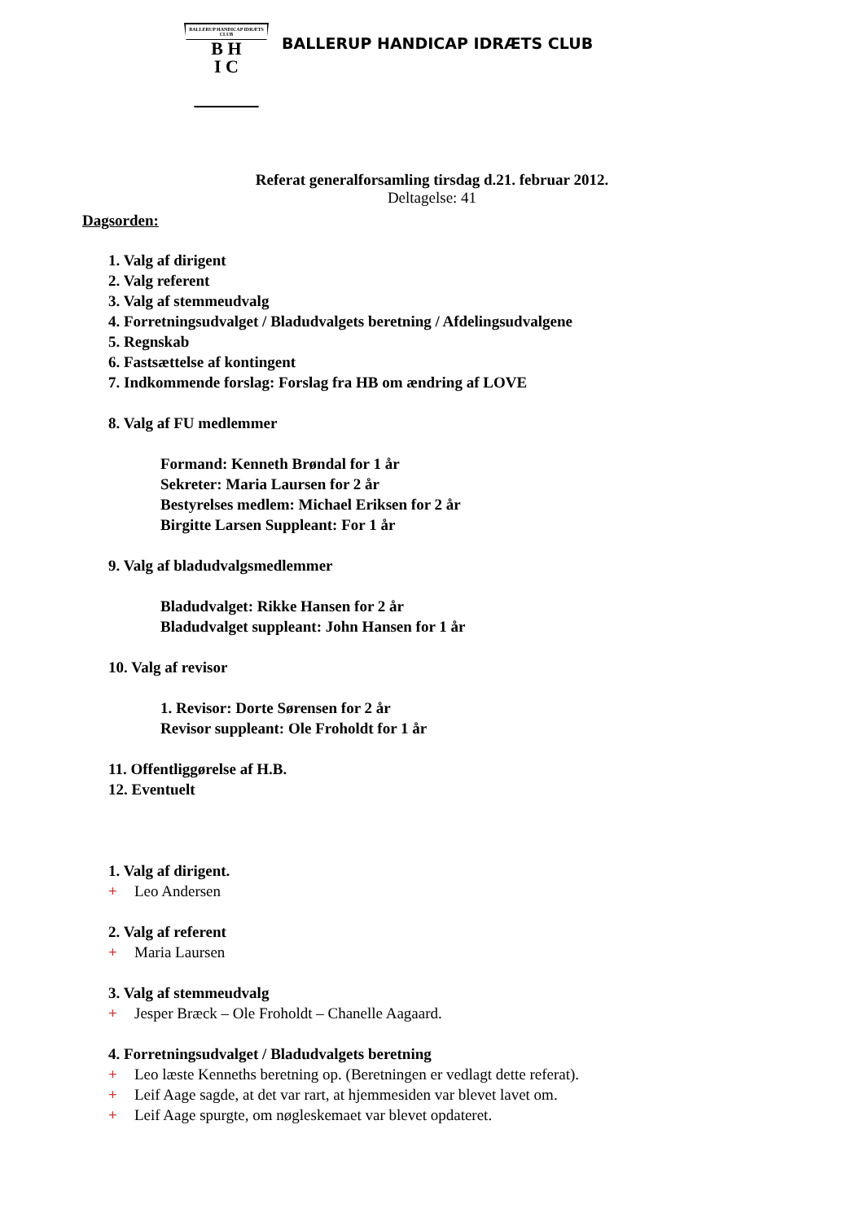BALLERUP HANDICAP IDRÆTS CLUB
B H
I C
BALLERUP HANDICAP IDRÆTS CLUB
Referat generalforsamling tirsdag d.21. februar 2012.
Deltagelse: 41
Dagsorden:
1. Valg af dirigent
2. Valg referent
3. Valg af stemmeudvalg
4. Forretningsudvalget / Bladudvalgets beretning / Afdelingsudvalgene
5. Regnskab
6. Fastsættelse af kontingent
7. Indkommende forslag: Forslag fra HB om ændring af LOVE
8. Valg af FU medlemmer
Formand: Kenneth Brøndal for 1 år
Sekreter: Maria Laursen for 2 år
Bestyrelses medlem: Michael Eriksen for 2 år
Birgitte Larsen Suppleant: For 1 år
9. Valg af bladudvalgsmedlemmer
Bladudvalget: Rikke Hansen for 2 år
Bladudvalget suppleant: John Hansen for 1 år
10. Valg af revisor
1. Revisor: Dorte Sørensen for 2 år
Revisor suppleant: Ole Froholdt for 1 år
11. Offentliggørelse af H.B.
12. Eventuelt
1. Valg af dirigent.
+ Leo Andersen
2. Valg af referent
+ Maria Laursen
3. Valg af stemmeudvalg
+ Jesper Bræck – Ole Froholdt – Chanelle Aagaard.
4. Forretningsudvalget / Bladudvalgets beretning
+ Leo læste Kenneths beretning op. (Beretningen er vedlagt dette referat).
+ Leif Aage sagde, at det var rart, at hjemmesiden var blevet lavet om.
+ Leif Aage spurgte, om nøgleskemaet var blevet opdateret.